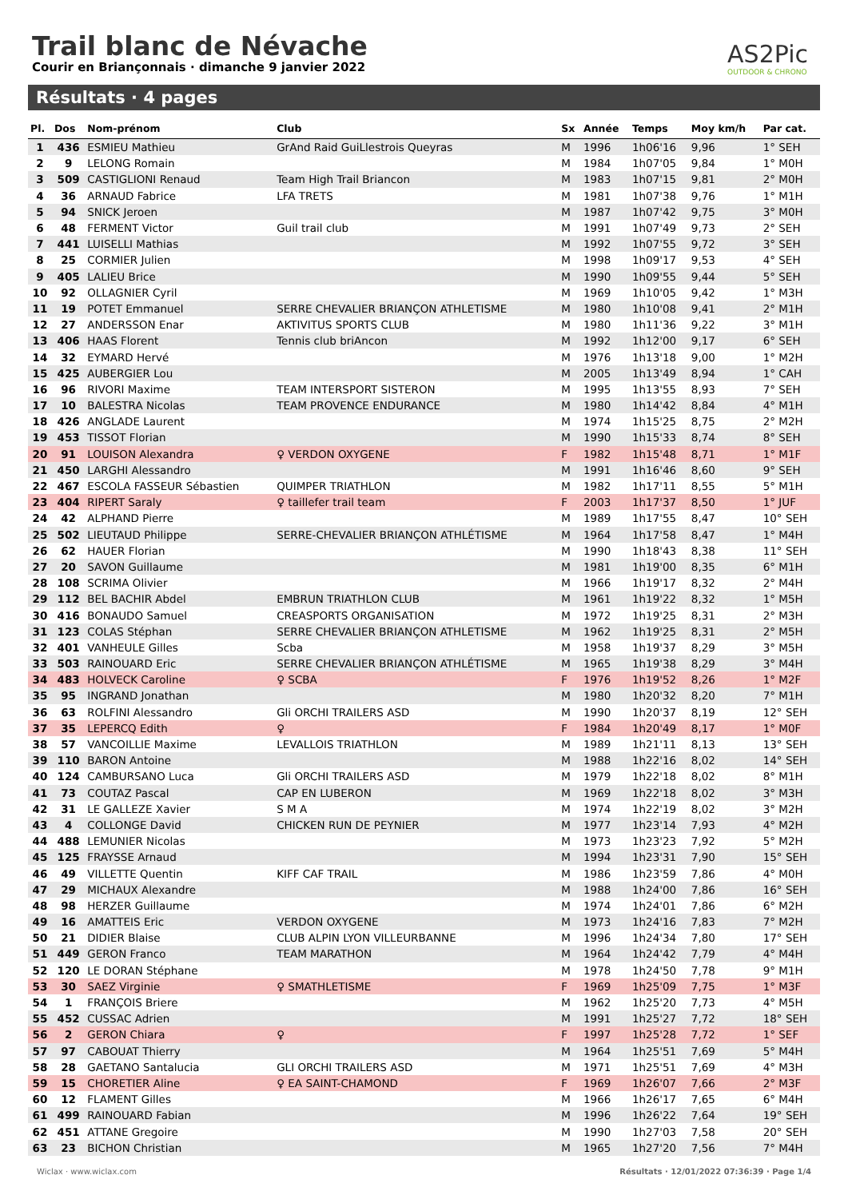Trail blanc de Névache
Courir en Briançonnais · dimanche 9 janvier 2022
AS2Pic
OUTDOOR & CHRONO
Résultats · 4 pages
| Pl. | Dos | Nom-prénom | Club | Sx | Année | Temps | Moy km/h | Par cat. |
| --- | --- | --- | --- | --- | --- | --- | --- | --- |
| 1 | 436 | ESMIEU Mathieu | GrAnd Raid GuiLlestrois Queyras | M | 1996 | 1h06'16 | 9,96 | 1° SEH |
| 2 | 9 | LELONG Romain | | M | 1984 | 1h07'05 | 9,84 | 1° M0H |
| 3 | 509 | CASTIGLIONI Renaud | Team High Trail Briancon | M | 1983 | 1h07'15 | 9,81 | 2° M0H |
| 4 | 36 | ARNAUD Fabrice | LFA TRETS | M | 1981 | 1h07'38 | 9,76 | 1° M1H |
| 5 | 94 | SNICK Jeroen | | M | 1987 | 1h07'42 | 9,75 | 3° M0H |
| 6 | 48 | FERMENT Victor | Guil trail club | M | 1991 | 1h07'49 | 9,73 | 2° SEH |
| 7 | 441 | LUISELLI Mathias | | M | 1992 | 1h07'55 | 9,72 | 3° SEH |
| 8 | 25 | CORMIER Julien | | M | 1998 | 1h09'17 | 9,53 | 4° SEH |
| 9 | 405 | LALIEU Brice | | M | 1990 | 1h09'55 | 9,44 | 5° SEH |
| 10 | 92 | OLLAGNIER Cyril | | M | 1969 | 1h10'05 | 9,42 | 1° M3H |
| 11 | 19 | POTET Emmanuel | SERRE CHEVALIER BRIANÇON ATHLETISME | M | 1980 | 1h10'08 | 9,41 | 2° M1H |
| 12 | 27 | ANDERSSON Enar | AKTIVITUS SPORTS CLUB | M | 1980 | 1h11'36 | 9,22 | 3° M1H |
| 13 | 406 | HAAS Florent | Tennis club briAncon | M | 1992 | 1h12'00 | 9,17 | 6° SEH |
| 14 | 32 | EYMARD Hervé | | M | 1976 | 1h13'18 | 9,00 | 1° M2H |
| 15 | 425 | AUBERGIER Lou | | M | 2005 | 1h13'49 | 8,94 | 1° CAH |
| 16 | 96 | RIVORI Maxime | TEAM INTERSPORT SISTERON | M | 1995 | 1h13'55 | 8,93 | 7° SEH |
| 17 | 10 | BALESTRA Nicolas | TEAM PROVENCE ENDURANCE | M | 1980 | 1h14'42 | 8,84 | 4° M1H |
| 18 | 426 | ANGLADE Laurent | | M | 1974 | 1h15'25 | 8,75 | 2° M2H |
| 19 | 453 | TISSOT Florian | | M | 1990 | 1h15'33 | 8,74 | 8° SEH |
| 20 | 91 | LOUISON Alexandra | ♀ VERDON OXYGENE | F | 1982 | 1h15'48 | 8,71 | 1° M1F |
| 21 | 450 | LARGHI Alessandro | | M | 1991 | 1h16'46 | 8,60 | 9° SEH |
| 22 | 467 | ESCOLA FASSEUR Sébastien | QUIMPER TRIATHLON | M | 1982 | 1h17'11 | 8,55 | 5° M1H |
| 23 | 404 | RIPERT Saraly | ♀ taillefer trail team | F | 2003 | 1h17'37 | 8,50 | 1° JUF |
| 24 | 42 | ALPHAND Pierre | | M | 1989 | 1h17'55 | 8,47 | 10° SEH |
| 25 | 502 | LIEUTAUD Philippe | SERRE-CHEVALIER BRIANÇON ATHLÉTISME | M | 1964 | 1h17'58 | 8,47 | 1° M4H |
| 26 | 62 | HAUER Florian | | M | 1990 | 1h18'43 | 8,38 | 11° SEH |
| 27 | 20 | SAVON Guillaume | | M | 1981 | 1h19'00 | 8,35 | 6° M1H |
| 28 | 108 | SCRIMA Olivier | | M | 1966 | 1h19'17 | 8,32 | 2° M4H |
| 29 | 112 | BEL BACHIR Abdel | EMBRUN TRIATHLON CLUB | M | 1961 | 1h19'22 | 8,32 | 1° M5H |
| 30 | 416 | BONAUDO Samuel | CREASPORTS ORGANISATION | M | 1972 | 1h19'25 | 8,31 | 2° M3H |
| 31 | 123 | COLAS Stéphan | SERRE CHEVALIER BRIANÇON ATHLETISME | M | 1962 | 1h19'25 | 8,31 | 2° M5H |
| 32 | 401 | VANHEULE Gilles | Scba | M | 1958 | 1h19'37 | 8,29 | 3° M5H |
| 33 | 503 | RAINOUARD Eric | SERRE CHEVALIER BRIANÇON ATHLÉTISME | M | 1965 | 1h19'38 | 8,29 | 3° M4H |
| 34 | 483 | HOLVECK Caroline | ♀ SCBA | F | 1976 | 1h19'52 | 8,26 | 1° M2F |
| 35 | 95 | INGRAND Jonathan | | M | 1980 | 1h20'32 | 8,20 | 7° M1H |
| 36 | 63 | ROLFINI Alessandro | Gli ORCHI TRAILERS ASD | M | 1990 | 1h20'37 | 8,19 | 12° SEH |
| 37 | 35 | LEPERCQ Edith | ♀ | F | 1984 | 1h20'49 | 8,17 | 1° M0F |
| 38 | 57 | VANCOILLIE Maxime | LEVALLOIS TRIATHLON | M | 1989 | 1h21'11 | 8,13 | 13° SEH |
| 39 | 110 | BARON Antoine | | M | 1988 | 1h22'16 | 8,02 | 14° SEH |
| 40 | 124 | CAMBURSANO Luca | Gli ORCHI TRAILERS ASD | M | 1979 | 1h22'18 | 8,02 | 8° M1H |
| 41 | 73 | COUTAZ Pascal | CAP EN LUBERON | M | 1969 | 1h22'18 | 8,02 | 3° M3H |
| 42 | 31 | LE GALLEZE Xavier | S M A | M | 1974 | 1h22'19 | 8,02 | 3° M2H |
| 43 | 4 | COLLONGE David | CHICKEN RUN DE PEYNIER | M | 1977 | 1h23'14 | 7,93 | 4° M2H |
| 44 | 488 | LEMUNIER Nicolas | | M | 1973 | 1h23'23 | 7,92 | 5° M2H |
| 45 | 125 | FRAYSSE Arnaud | | M | 1994 | 1h23'31 | 7,90 | 15° SEH |
| 46 | 49 | VILLETTE Quentin | KIFF CAF TRAIL | M | 1986 | 1h23'59 | 7,86 | 4° M0H |
| 47 | 29 | MICHAUX Alexandre | | M | 1988 | 1h24'00 | 7,86 | 16° SEH |
| 48 | 98 | HERZER Guillaume | | M | 1974 | 1h24'01 | 7,86 | 6° M2H |
| 49 | 16 | AMATTEIS Eric | VERDON OXYGENE | M | 1973 | 1h24'16 | 7,83 | 7° M2H |
| 50 | 21 | DIDIER Blaise | CLUB ALPIN LYON VILLEURBANNE | M | 1996 | 1h24'34 | 7,80 | 17° SEH |
| 51 | 449 | GERON Franco | TEAM MARATHON | M | 1964 | 1h24'42 | 7,79 | 4° M4H |
| 52 | 120 | LE DORAN Stéphane | | M | 1978 | 1h24'50 | 7,78 | 9° M1H |
| 53 | 30 | SAEZ Virginie | ♀ SMATHLETISME | F | 1969 | 1h25'09 | 7,75 | 1° M3F |
| 54 | 1 | FRANÇOIS Briere | | M | 1962 | 1h25'20 | 7,73 | 4° M5H |
| 55 | 452 | CUSSAC Adrien | | M | 1991 | 1h25'27 | 7,72 | 18° SEH |
| 56 | 2 | GERON Chiara | ♀ | F | 1997 | 1h25'28 | 7,72 | 1° SEF |
| 57 | 97 | CABOUAT Thierry | | M | 1964 | 1h25'51 | 7,69 | 5° M4H |
| 58 | 28 | GAETANO Santalucia | GLI ORCHI TRAILERS ASD | M | 1971 | 1h25'51 | 7,69 | 4° M3H |
| 59 | 15 | CHORETIER Aline | ♀ EA SAINT-CHAMOND | F | 1969 | 1h26'07 | 7,66 | 2° M3F |
| 60 | 12 | FLAMENT Gilles | | M | 1966 | 1h26'17 | 7,65 | 6° M4H |
| 61 | 499 | RAINOUARD Fabian | | M | 1996 | 1h26'22 | 7,64 | 19° SEH |
| 62 | 451 | ATTANE Gregoire | | M | 1990 | 1h27'03 | 7,58 | 20° SEH |
| 63 | 23 | BICHON Christian | | M | 1965 | 1h27'20 | 7,56 | 7° M4H |
Wiclax · www.wiclax.com Résultats · 12/01/2022 07:36:39 · Page 1/4